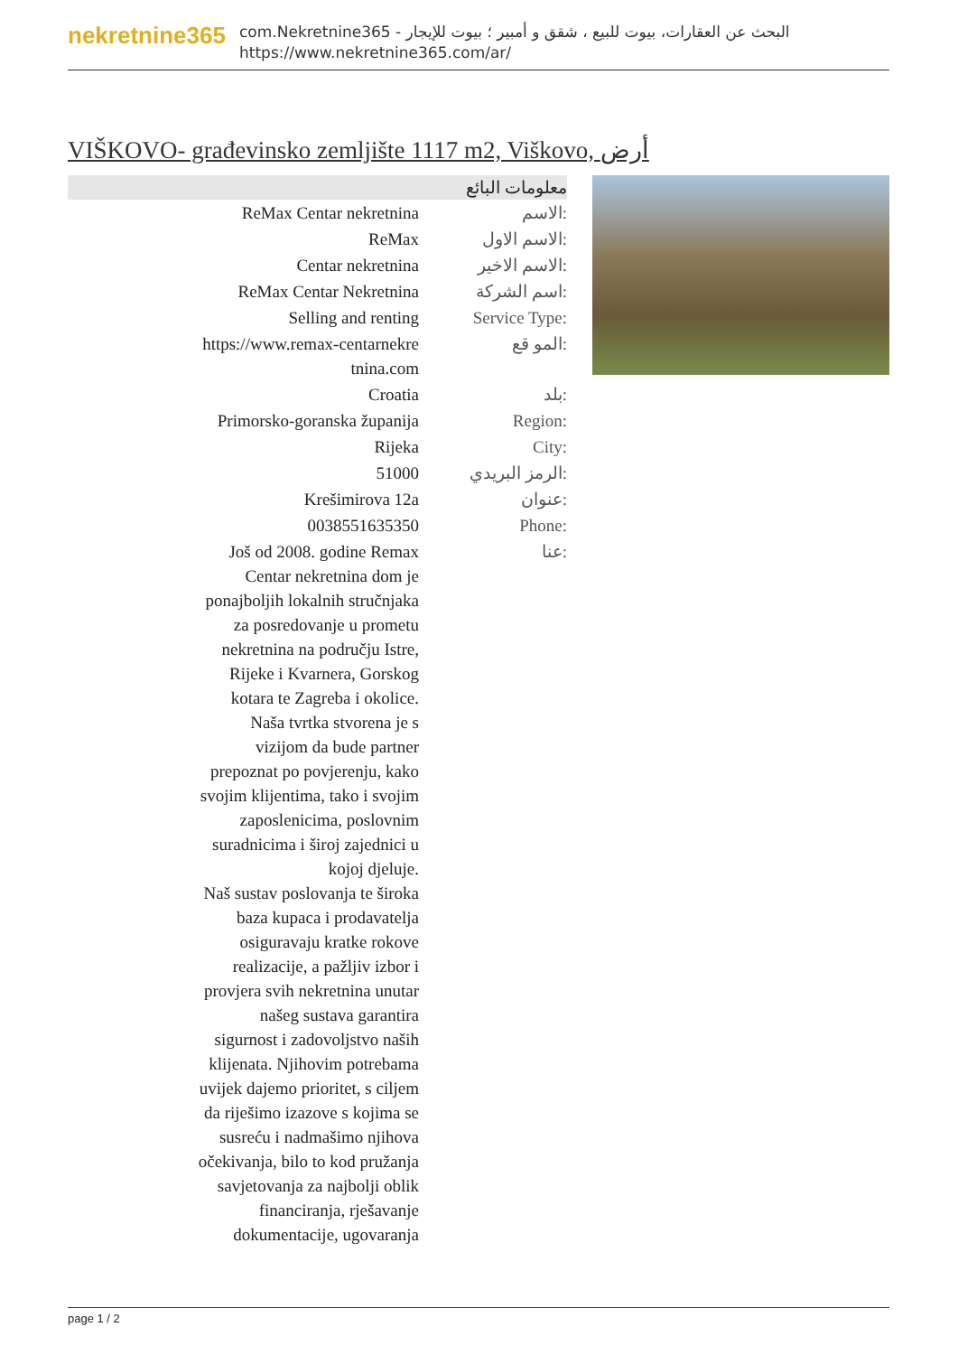nekretnine365
com.Nekretnine365 - البحث عن العقارات، بيوت للبيع ، شقق و أمبير ؛ بيوت للإيجار
https://www.nekretnine365.com/ar/
VIŠKOVO- građevinsko zemljište 1117 m2, Viškovo, أرض
| معلومات البائع | |
| --- | --- |
| ReMax Centar nekretnina | الاسم: |
| ReMax | الاسم الاول: |
| Centar nekretnina | الاسم الاخير: |
| ReMax Centar Nekretnina | اسم الشركة: |
| Selling and renting | Service Type: |
| https://www.remax-centarnekre tnina.com | المو قع: |
| Croatia | بلد: |
| Primorsko-goranska županija | Region: |
| Rijeka | City: |
| 51000 | الرمز البريدي: |
| Krešimirova 12a | عنوان: |
| 0038551635350 | Phone: |
| Još od 2008. godine Remax Centar nekretnina dom je ponajboljih lokalnih stručnjaka za posredovanje u prometu nekretnina na području Istre, Rijeke i Kvarnera, Gorskog kotara te Zagreba i okolice. Naša tvrtka stvorena je s vizijom da bude partner prepoznat po povjerenju, kako svojim klijentima, tako i svojim zaposlenicima, poslovnim suradnicima i široj zajednici u kojoj djeluje. Naš sustav poslovanja te široka baza kupaca i prodavatelja osiguravaju kratke rokove realizacije, a pažljiv izbor i provjera svih nekretnina unutar našeg sustava garantira sigurnost i zadovoljstvo naših klijenata. Njihovim potrebama uvijek dajemo prioritet, s ciljem da riješimo izazove s kojima se susreću i nadmašimo njihova očekivanja, bilo to kod pružanja savjetovanja za najbolji oblik financiranja, rješavanje dokumentacije, ugovaranja | عنا: |
page 1 / 2